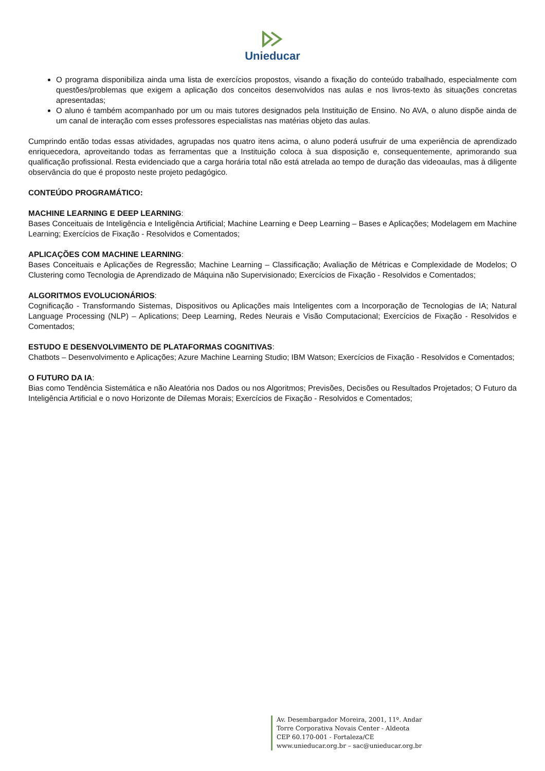Unieducar
O programa disponibiliza ainda uma lista de exercícios propostos, visando a fixação do conteúdo trabalhado, especialmente com questões/problemas que exigem a aplicação dos conceitos desenvolvidos nas aulas e nos livros-texto às situações concretas apresentadas;
O aluno é também acompanhado por um ou mais tutores designados pela Instituição de Ensino. No AVA, o aluno dispõe ainda de um canal de interação com esses professores especialistas nas matérias objeto das aulas.
Cumprindo então todas essas atividades, agrupadas nos quatro itens acima, o aluno poderá usufruir de uma experiência de aprendizado enriquecedora, aproveitando todas as ferramentas que a Instituição coloca à sua disposição e, consequentemente, aprimorando sua qualificação profissional. Resta evidenciado que a carga horária total não está atrelada ao tempo de duração das videoaulas, mas à diligente observância do que é proposto neste projeto pedagógico.
CONTEÚDO PROGRAMÁTICO:
MACHINE LEARNING E DEEP LEARNING:
Bases Conceituais de Inteligência e Inteligência Artificial; Machine Learning e Deep Learning – Bases e Aplicações; Modelagem em Machine Learning; Exercícios de Fixação - Resolvidos e Comentados;
APLICAÇÕES COM MACHINE LEARNING:
Bases Conceituais e Aplicações de Regressão; Machine Learning – Classificação; Avaliação de Métricas e Complexidade de Modelos; O Clustering como Tecnologia de Aprendizado de Máquina não Supervisionado; Exercícios de Fixação - Resolvidos e Comentados;
ALGORITMOS EVOLUCIONÁRIOS:
Cognificação - Transformando Sistemas, Dispositivos ou Aplicações mais Inteligentes com a Incorporação de Tecnologias de IA; Natural Language Processing (NLP) – Aplications; Deep Learning, Redes Neurais e Visão Computacional; Exercícios de Fixação - Resolvidos e Comentados;
ESTUDO E DESENVOLVIMENTO DE PLATAFORMAS COGNITIVAS:
Chatbots – Desenvolvimento e Aplicações; Azure Machine Learning Studio; IBM Watson; Exercícios de Fixação - Resolvidos e Comentados;
O FUTURO DA IA:
Bias como Tendência Sistemática e não Aleatória nos Dados ou nos Algoritmos; Previsões, Decisões ou Resultados Projetados; O Futuro da Inteligência Artificial e o novo Horizonte de Dilemas Morais; Exercícios de Fixação - Resolvidos e Comentados;
Av. Desembargador Moreira, 2001, 11º. Andar
Torre Corporativa Novais Center - Aldeota
CEP 60.170-001 - Fortaleza/CE
www.unieducar.org.br – sac@unieducar.org.br